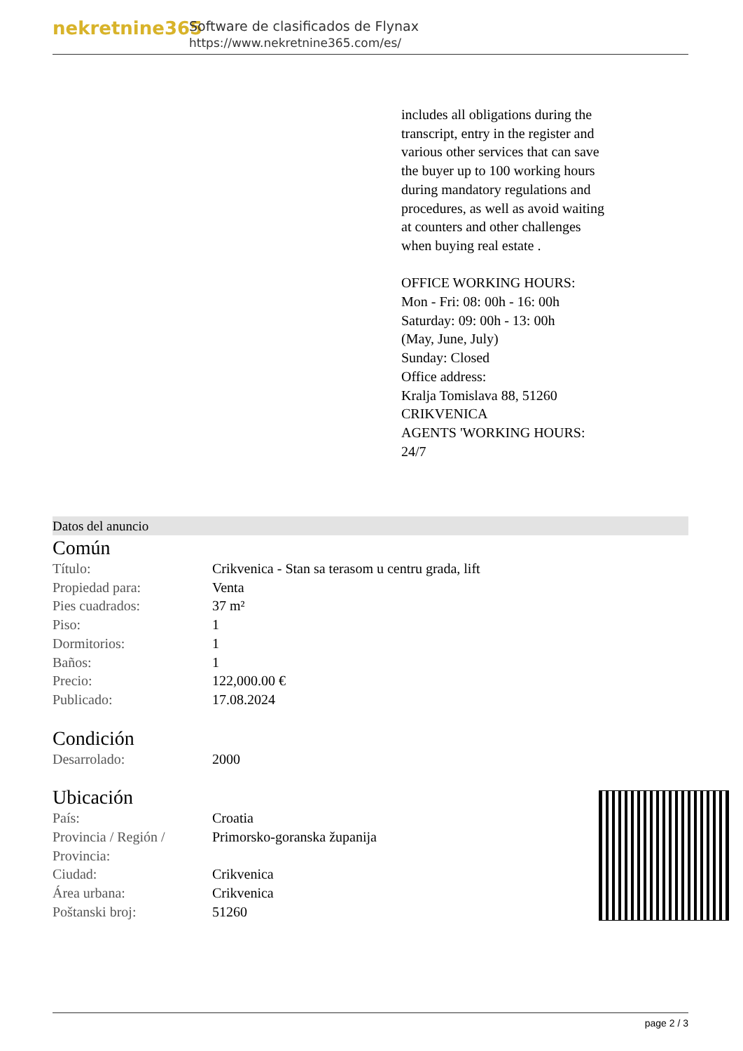nekretnine365
Software de clasificados de Flynax
https://www.nekretnine365.com/es/
includes all obligations during the transcript, entry in the register and various other services that can save the buyer up to 100 working hours during mandatory regulations and procedures, as well as avoid waiting at counters and other challenges when buying real estate .
OFFICE WORKING HOURS:
Mon - Fri: 08: 00h - 16: 00h
Saturday: 09: 00h - 13: 00h
(May, June, July)
Sunday: Closed
Office address:
Kralja Tomislava 88, 51260 CRIKVENICA
AGENTS 'WORKING HOURS: 24/7
Datos del anuncio
Común
| Título: | Crikvenica - Stan sa terasom u centru grada, lift |
| Propiedad para: | Venta |
| Pies cuadrados: | 37 m² |
| Piso: | 1 |
| Dormitorios: | 1 |
| Baños: | 1 |
| Precio: | 122,000.00 € |
| Publicado: | 17.08.2024 |
Condición
| Desarrolado: | 2000 |
Ubicación
| País: | Croatia |
| Provincia / Región / Provincia: | Primorsko-goranska županija |
| Ciudad: | Crikvenica |
| Área urbana: | Crikvenica |
| Poštanski broj: | 51260 |
page 2 / 3